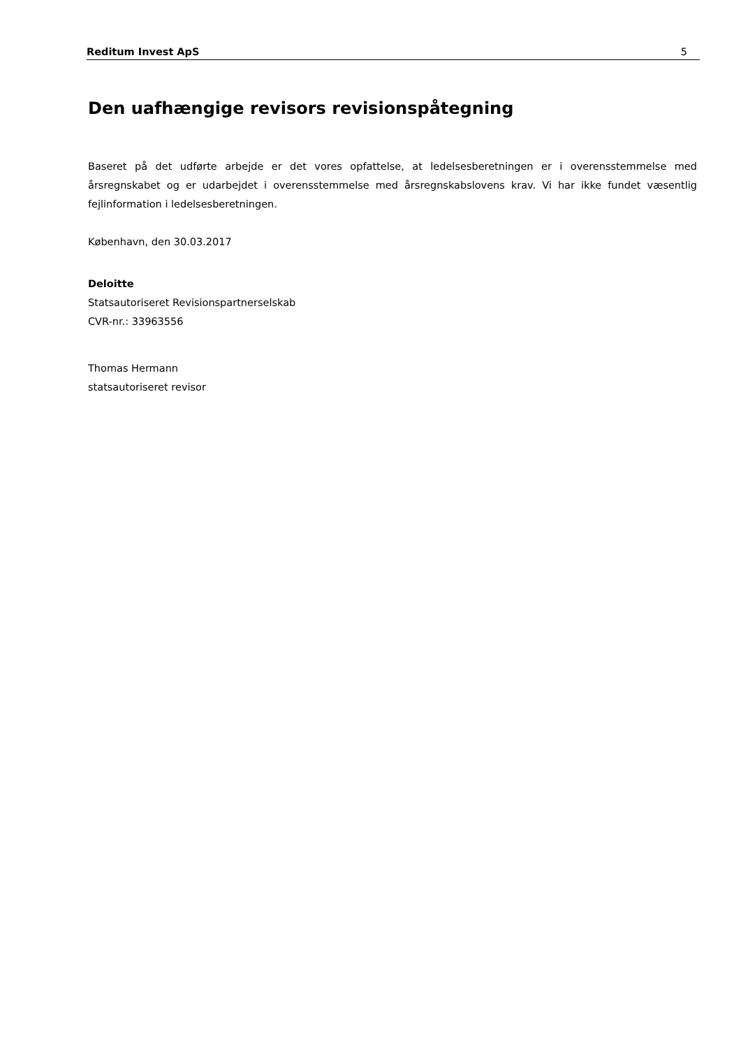Reditum Invest ApS 5
Den uafhængige revisors revisionspåtegning
Baseret på det udførte arbejde er det vores opfattelse, at ledelsesberetningen er i overensstemmelse med årsregnskabet og er udarbejdet i overensstemmelse med årsregnskabslovens krav. Vi har ikke fundet væsentlig fejlinformation i ledelsesberetningen.
København, den 30.03.2017
Deloitte
Statsautoriseret Revisionspartnerselskab
CVR-nr.: 33963556
Thomas Hermann
statsautoriseret revisor